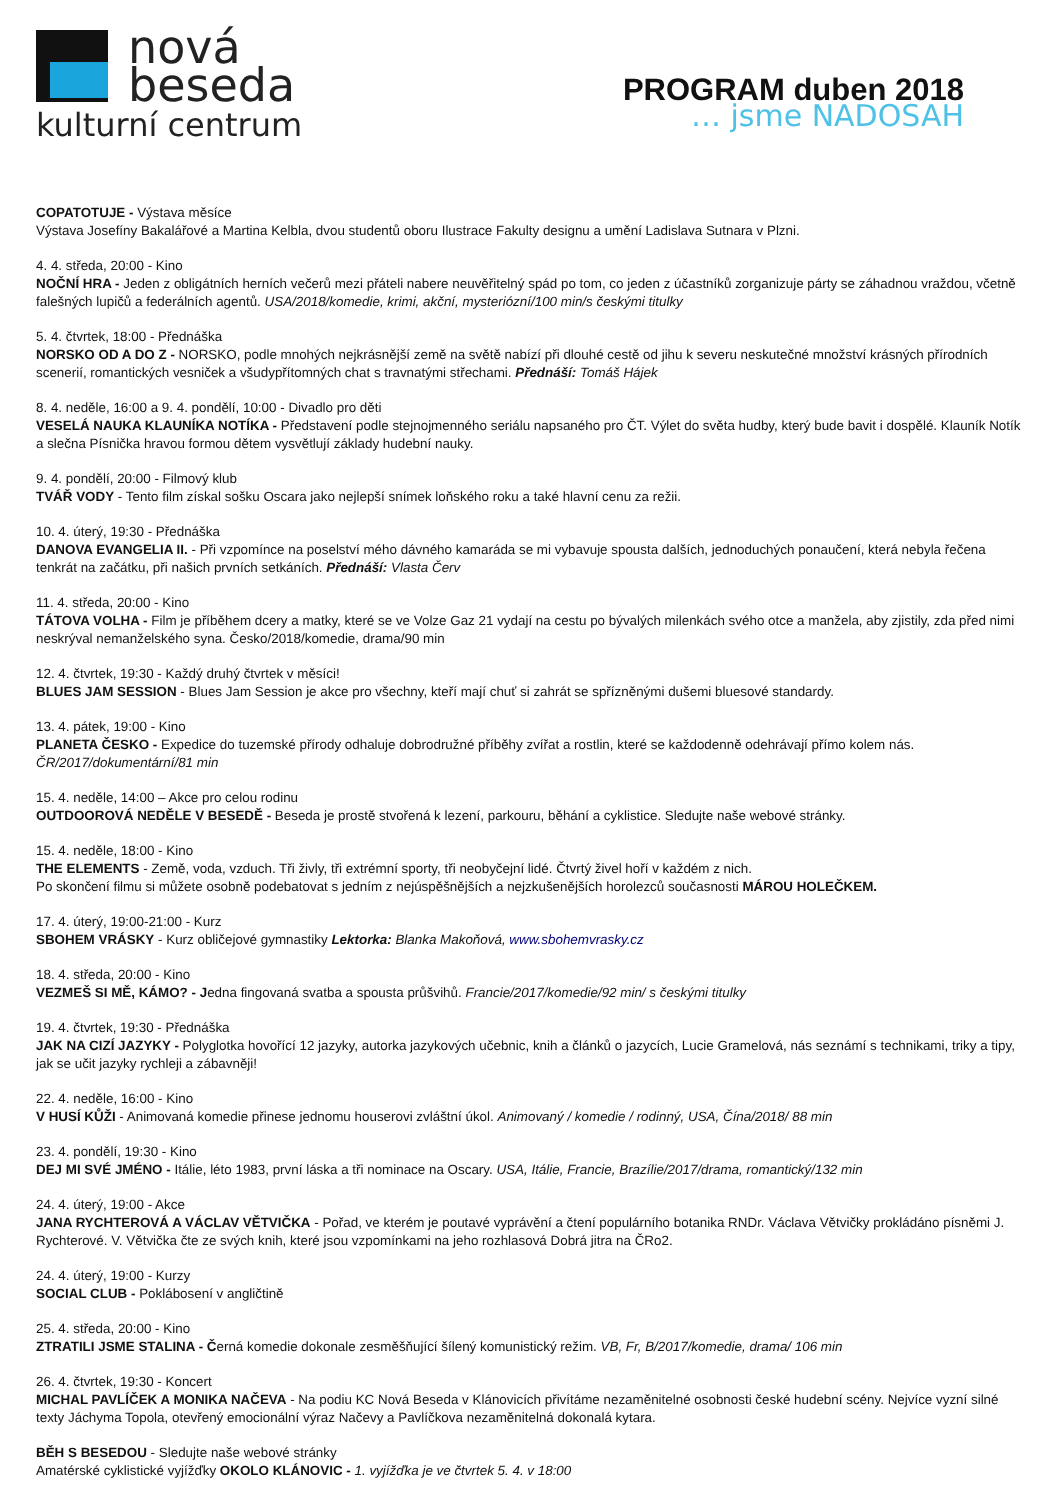nová
beseda
kulturní centrum
PROGRAM duben 2018
… jsme NADOSAH
COPATOTUJE - Výstava měsíce
Výstava Josefíny Bakalářové a Martina Kelbla, dvou studentů oboru Ilustrace Fakulty designu a umění Ladislava Sutnara v Plzni.
4. 4. středa, 20:00 - Kino
NOČNÍ HRA - Jeden z obligátních herních večerů mezi přáteli nabere neuvěřitelný spád po tom, co jeden z účastníků zorganizuje párty se záhadnou vraždou, včetně falešných lupičů a federálních agentů. USA/2018/komedie, krimi, akční, mysteriózní/100 min/s českými titulky
5. 4. čtvrtek, 18:00 - Přednáška
NORSKO OD A DO Z - NORSKO, podle mnohých nejkrásnější země na světě nabízí při dlouhé cestě od jihu k severu neskutečné množství krásných přírodních scenerií, romantických vesniček a všudypřítomných chat s travnatými střechami. Přednáší: Tomáš Hájek
8. 4. neděle, 16:00 a 9. 4. pondělí, 10:00 - Divadlo pro děti
VESELÁ NAUKA KLAUNÍKA NOTÍKA - Představení podle stejnojmenného seriálu napsaného pro ČT. Výlet do světa hudby, který bude bavit i dospělé. Klauník Notík a slečna Písnička hravou formou dětem vysvětlují základy hudební nauky.
9. 4. pondělí, 20:00 - Filmový klub
TVÁŘ VODY - Tento film získal sošku Oscara jako nejlepší snímek loňského roku a také hlavní cenu za režii.
10. 4. úterý, 19:30 - Přednáška
DANOVA EVANGELIA II. - Při vzpomínce na poselství mého dávného kamaráda se mi vybavuje spousta dalších, jednoduchých ponaučení, která nebyla řečena tenkrát na začátku, při našich prvních setkáních. Přednáší: Vlasta Červ
11. 4. středa, 20:00 - Kino
TÁTOVA VOLHA - Film je příběhem dcery a matky, které se ve Volze Gaz 21 vydají na cestu po bývalých milenkách svého otce a manžela, aby zjistily, zda před nimi neskrýval nemanželského syna. Česko/2018/komedie, drama/90 min
12. 4. čtvrtek, 19:30 - Každý druhý čtvrtek v měsíci!
BLUES JAM SESSION - Blues Jam Session je akce pro všechny, kteří mají chuť si zahrát se spřízněnými dušemi bluesové standardy.
13. 4. pátek, 19:00 - Kino
PLANETA ČESKO - Expedice do tuzemské přírody odhaluje dobrodružné příběhy zvířat a rostlin, které se každodenně odehrávají přímo kolem nás. ČR/2017/dokumentární/81 min
15. 4. neděle, 14:00 – Akce pro celou rodinu
OUTDOOROVÁ NEDĚLE V BESEDĚ - Beseda je prostě stvořená k lezení, parkouru, běhání a cyklistice. Sledujte naše webové stránky.
15. 4. neděle, 18:00 - Kino
THE ELEMENTS - Země, voda, vzduch. Tři živly, tři extrémní sporty, tři neobyčejní lidé. Čtvrtý živel hoří v každém z nich.
Po skončení filmu si můžete osobně podebatovat s jedním z nejúspěšnějších a nejzkušenějších horolezců současnosti MÁROU HOLEČKEM.
17. 4. úterý, 19:00-21:00 - Kurz
SBOHEM VRÁSKY - Kurz obličejové gymnastiky Lektorka: Blanka Makoňová, www.sbohemvrasky.cz
18. 4. středa, 20:00 - Kino
VEZMEŠ SI MĚ, KÁMO? - Jedna fingovaná svatba a spousta průšvihů. Francie/2017/komedie/92 min/ s českými titulky
19. 4. čtvrtek, 19:30 - Přednáška
JAK NA CIZÍ JAZYKY - Polyglotka hovořící 12 jazyky, autorka jazykových učebnic, knih a článků o jazycích, Lucie Gramelová, nás seznámí s technikami, triky a tipy, jak se učit jazyky rychleji a zábavněji!
22. 4. neděle, 16:00 - Kino
V HUSÍ KŮŽI - Animovaná komedie přinese jednomu houserovi zvláštní úkol. Animovaný / komedie / rodinný, USA, Čína/2018/ 88 min
23. 4. pondělí, 19:30 - Kino
DEJ MI SVÉ JMÉNO - Itálie, léto 1983, první láska a tři nominace na Oscary. USA, Itálie, Francie, Brazílie/2017/drama, romantický/132 min
24. 4. úterý, 19:00 - Akce
JANA RYCHTEROVÁ A VÁCLAV VĚTVIČKA - Pořad, ve kterém je poutavé vyprávění a čtení populárního botanika RNDr. Václava Větvičky prokládáno písněmi J. Rychterové. V. Větvička čte ze svých knih, které jsou vzpomínkami na jeho rozhlasová Dobrá jitra na ČRo2.
24. 4. úterý, 19:00 - Kurzy
SOCIAL CLUB - Poklábosení v angličtině
25. 4. středa, 20:00 - Kino
ZTRATILI JSME STALINA - Černá komedie dokonale zesměšňující šílený komunistický režim. VB, Fr, B/2017/komedie, drama/ 106 min
26. 4. čtvrtek, 19:30 - Koncert
MICHAL PAVLÍČEK A MONIKA NAČEVA - Na podiu KC Nová Beseda v Klánovicích přivítáme nezaměnitelné osobnosti české hudební scény. Nejvíce vyzní silné texty Jáchyma Topola, otevřený emocionální výraz Načevy a Pavlíčkova nezaměnitelná dokonalá kytara.
BĚH S BESEDOU - Sledujte naše webové stránky
Amatérské cyklistické vyjížďky OKOLO KLÁNOVIC - 1. vyjížďka je ve čtvrtek 5. 4. v 18:00